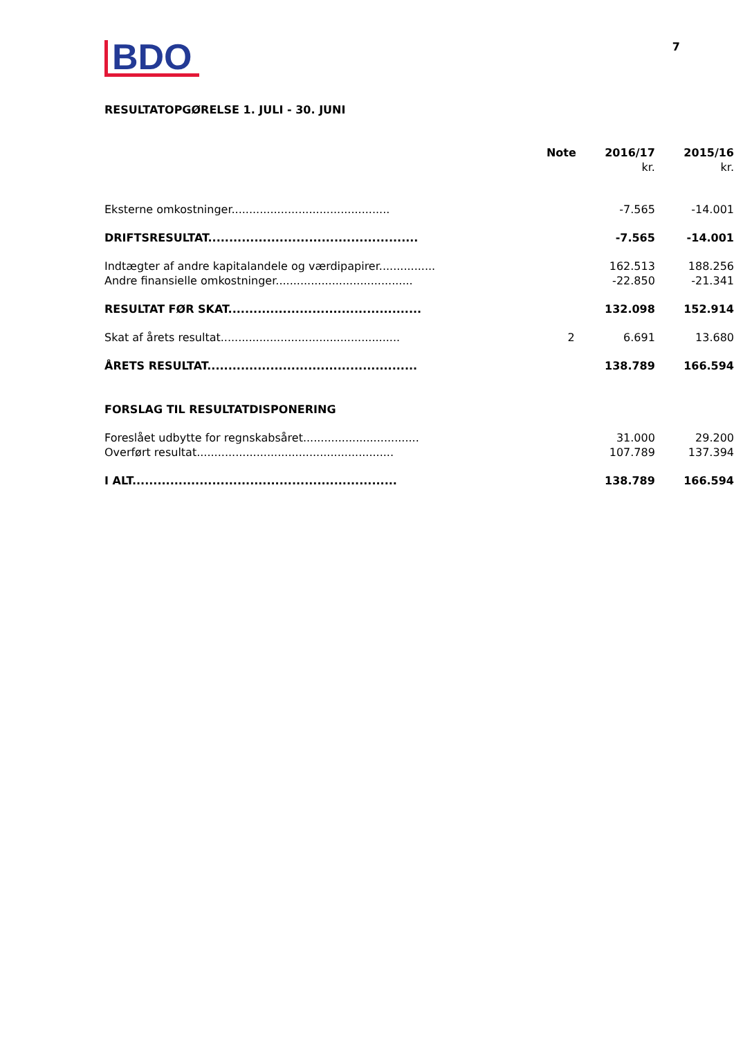BDO
7
RESULTATOPGØRELSE 1. JULI - 30. JUNI
| | Note | 2016/17 | 2015/16 |
| --- | --- | --- | --- |
| | | kr. | kr. |
| Eksterne omkostninger............................................. | | -7.565 | -14.001 |
| DRIFTSRESULTAT.................................................. | | -7.565 | -14.001 |
| Indtægter af andre kapitalandele og værdipapirer................ | | 162.513 | 188.256 |
| Andre finansielle omkostninger....................................... | | -22.850 | -21.341 |
| RESULTAT FØR SKAT.............................................. | | 132.098 | 152.914 |
| Skat af årets resultat................................................... | 2 | 6.691 | 13.680 |
| ÅRETS RESULTAT.................................................. | | 138.789 | 166.594 |
| FORSLAG TIL RESULTATDISPONERING | | | |
| Foreslået udbytte for regnskabsåret................................. | | 31.000 | 29.200 |
| Overført resultat........................................................ | | 107.789 | 137.394 |
| I ALT............................................................... | | 138.789 | 166.594 |